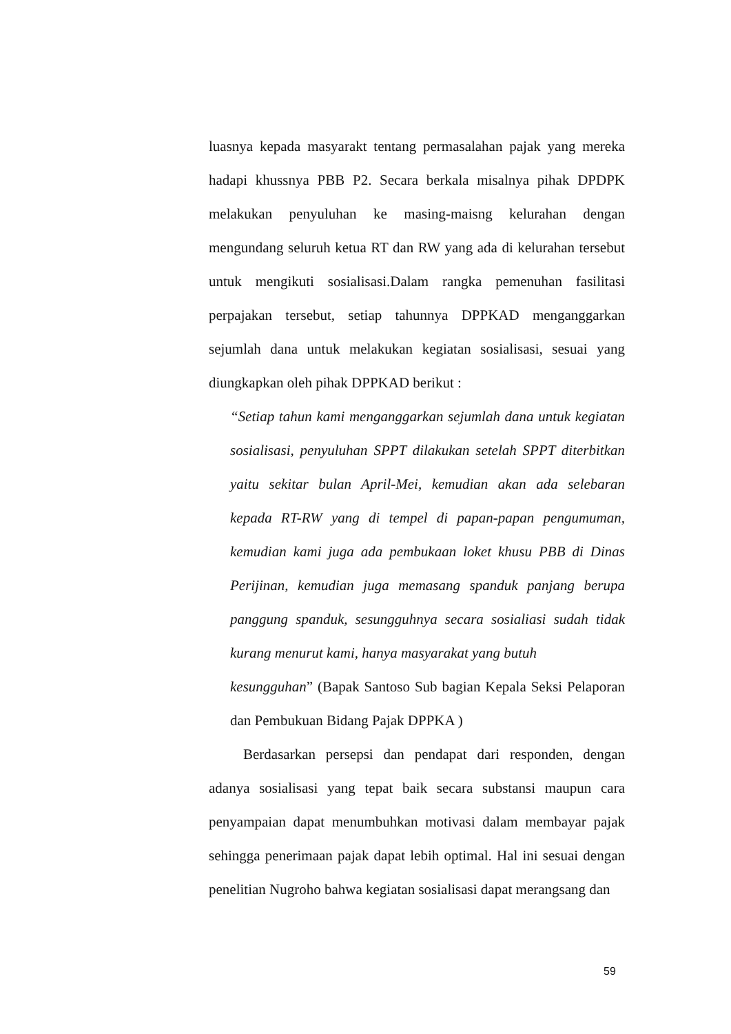luasnya kepada masyarakt tentang permasalahan pajak yang mereka hadapi khussnya PBB P2. Secara berkala misalnya pihak DPDPK melakukan penyuluhan ke masing-maisng kelurahan dengan mengundang seluruh ketua RT dan RW yang ada di kelurahan tersebut untuk mengikuti sosialisasi.Dalam rangka pemenuhan fasilitasi perpajakan tersebut, setiap tahunnya DPPKAD menganggarkan sejumlah dana untuk melakukan kegiatan sosialisasi, sesuai yang diungkapkan oleh pihak DPPKAD berikut :
“Setiap tahun kami menganggarkan sejumlah dana untuk kegiatan sosialisasi, penyuluhan SPPT dilakukan setelah SPPT diterbitkan yaitu sekitar bulan April-Mei, kemudian akan ada selebaran kepada RT-RW yang di tempel di papan-papan pengumuman, kemudian kami juga ada pembukaan loket khusu PBB di Dinas Perijinan, kemudian juga memasang spanduk panjang berupa panggung spanduk, sesungguhnya secara sosialiasi sudah tidak kurang menurut kami, hanya masyarakat yang butuh
kesungguhan” (Bapak Santoso Sub bagian Kepala Seksi Pelaporan dan Pembukuan Bidang Pajak DPPKA )
Berdasarkan persepsi dan pendapat dari responden, dengan adanya sosialisasi yang tepat baik secara substansi maupun cara penyampaian dapat menumbuhkan motivasi dalam membayar pajak sehingga penerimaan pajak dapat lebih optimal. Hal ini sesuai dengan penelitian Nugroho bahwa kegiatan sosialisasi dapat merangsang dan
59